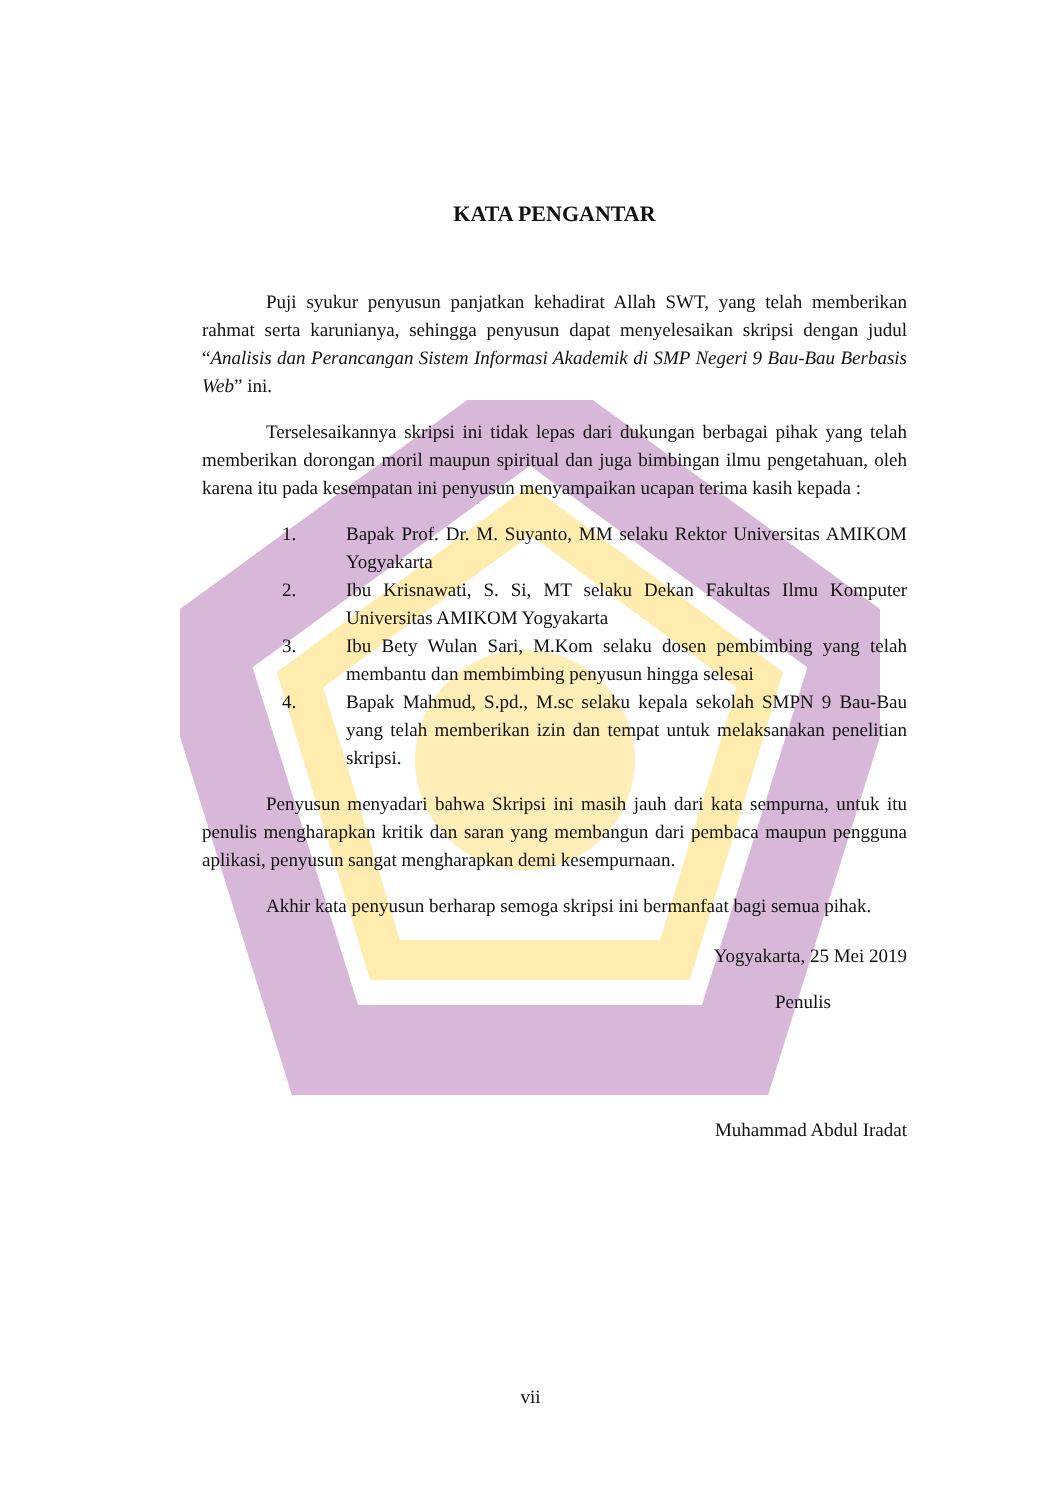KATA PENGANTAR
Puji syukur penyusun panjatkan kehadirat Allah SWT, yang telah memberikan rahmat serta karunianya, sehingga penyusun dapat menyelesaikan skripsi dengan judul “Analisis dan Perancangan Sistem Informasi Akademik di SMP Negeri 9 Bau-Bau Berbasis Web” ini.
Terselesaikannya skripsi ini tidak lepas dari dukungan berbagai pihak yang telah memberikan dorongan moril maupun spiritual dan juga bimbingan ilmu pengetahuan, oleh karena itu pada kesempatan ini penyusun menyampaikan ucapan terima kasih kepada :
1. Bapak Prof. Dr. M. Suyanto, MM selaku Rektor Universitas AMIKOM Yogyakarta
2. Ibu Krisnawati, S. Si, MT selaku Dekan Fakultas Ilmu Komputer Universitas AMIKOM Yogyakarta
3. Ibu Bety Wulan Sari, M.Kom selaku dosen pembimbing yang telah membantu dan membimbing penyusun hingga selesai
4. Bapak Mahmud, S.pd., M.sc selaku kepala sekolah SMPN 9 Bau-Bau yang telah memberikan izin dan tempat untuk melaksanakan penelitian skripsi.
Penyusun menyadari bahwa Skripsi ini masih jauh dari kata sempurna, untuk itu penulis mengharapkan kritik dan saran yang membangun dari pembaca maupun pengguna aplikasi, penyusun sangat mengharapkan demi kesempurnaan.
Akhir kata penyusun berharap semoga skripsi ini bermanfaat bagi semua pihak.
Yogyakarta, 25 Mei 2019
Penulis
Muhammad Abdul Iradat
vii